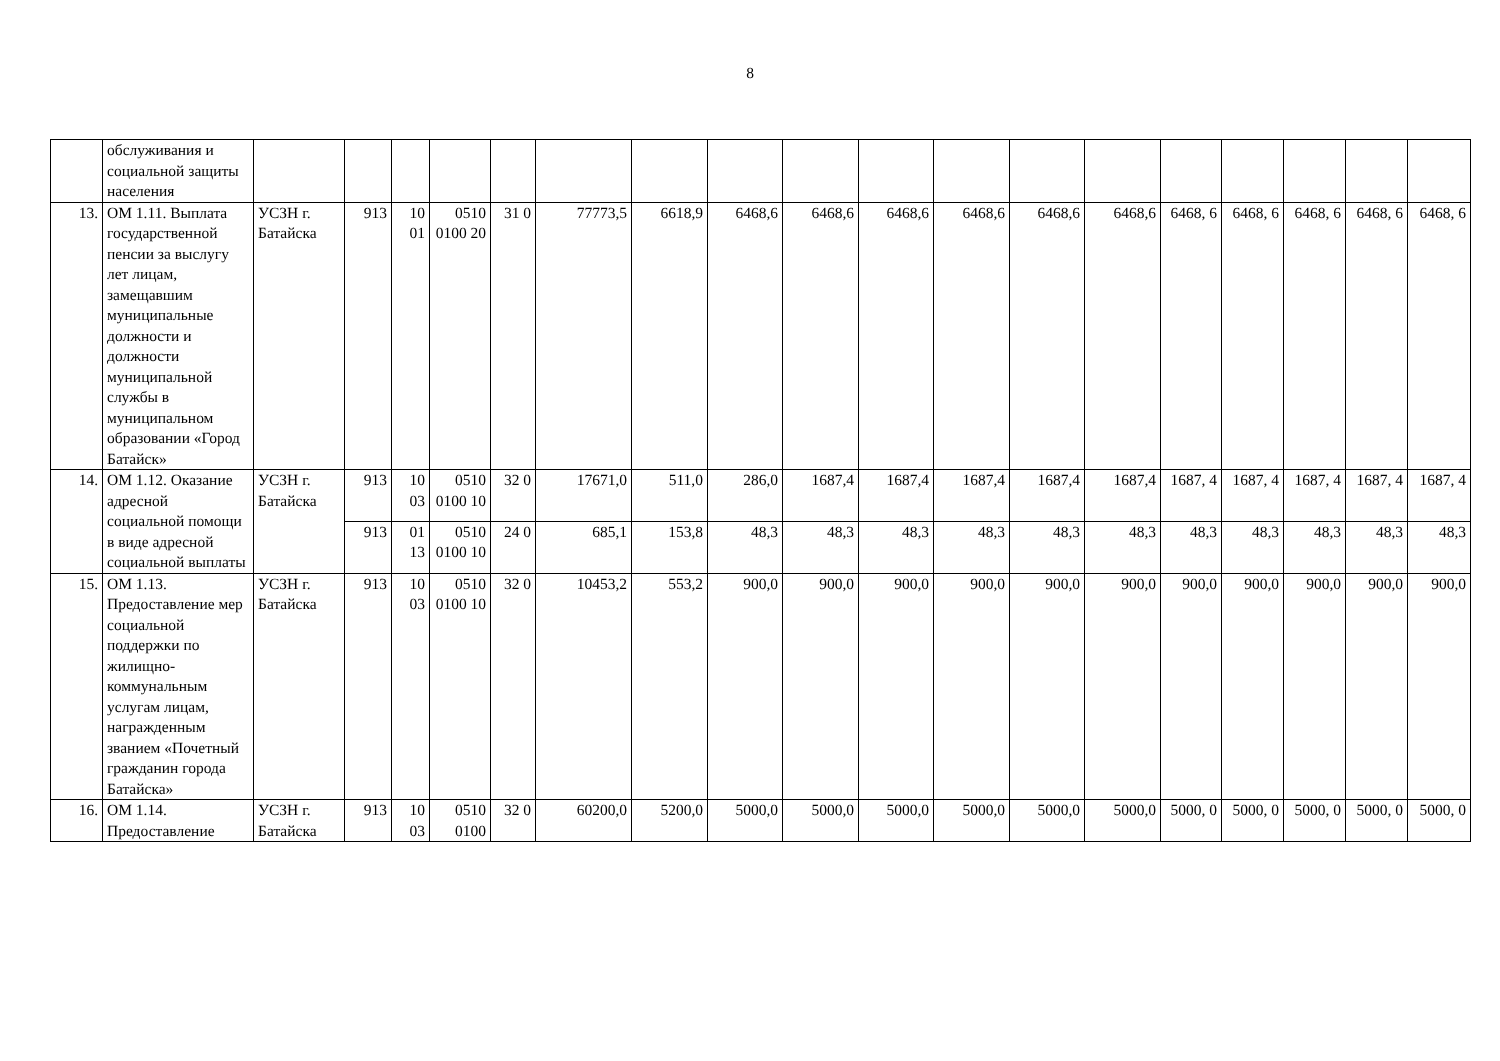8
| | обслуживания и социальной защиты населения | | | | | | | | | | | | | | | | | | |
| 13. | ОМ 1.11. Выплата государственной пенсии за выслугу лет лицам, замещавшим муниципальные должности и должности муниципальной службы в муниципальном образовании «Город Батайск» | УСЗН г. Батайска | 913 | 10 01 | 0510 0100 20 | 31 0 | 77773,5 | 6618,9 | 6468,6 | 6468,6 | 6468,6 | 6468,6 | 6468,6 | 6468,6 | 6468, 6 | 6468, 6 | 6468, 6 | 6468, 6 | 6468, 6 |
| 14. | ОМ 1.12. Оказание адресной социальной помощи в виде адресной социальной выплаты | УСЗН г. Батайска | 913 | 10 03 | 0510 0100 10 | 32 0 | 17671,0 | 511,0 | 286,0 | 1687,4 | 1687,4 | 1687,4 | 1687,4 | 1687,4 | 1687, 4 | 1687, 4 | 1687, 4 | 1687, 4 | 1687, 4 |
| | | | 913 | 01 13 | 0510 0100 10 | 24 0 | 685,1 | 153,8 | 48,3 | 48,3 | 48,3 | 48,3 | 48,3 | 48,3 | 48,3 | 48,3 | 48,3 | 48,3 | 48,3 |
| 15. | ОМ 1.13. Предоставление мер социальной поддержки по жилищно-коммунальным услугам лицам, награжденным званием «Почетный гражданин города Батайска» | УСЗН г. Батайска | 913 | 10 03 | 0510 0100 10 | 32 0 | 10453,2 | 553,2 | 900,0 | 900,0 | 900,0 | 900,0 | 900,0 | 900,0 | 900,0 | 900,0 | 900,0 | 900,0 | 900,0 |
| 16. | ОМ 1.14. Предоставление | УСЗН г. Батайска | 913 | 10 03 | 0510 0100 | 32 0 | 60200,0 | 5200,0 | 5000,0 | 5000,0 | 5000,0 | 5000,0 | 5000,0 | 5000,0 | 5000, 0 | 5000, 0 | 5000, 0 | 5000, 0 | 5000, 0 |